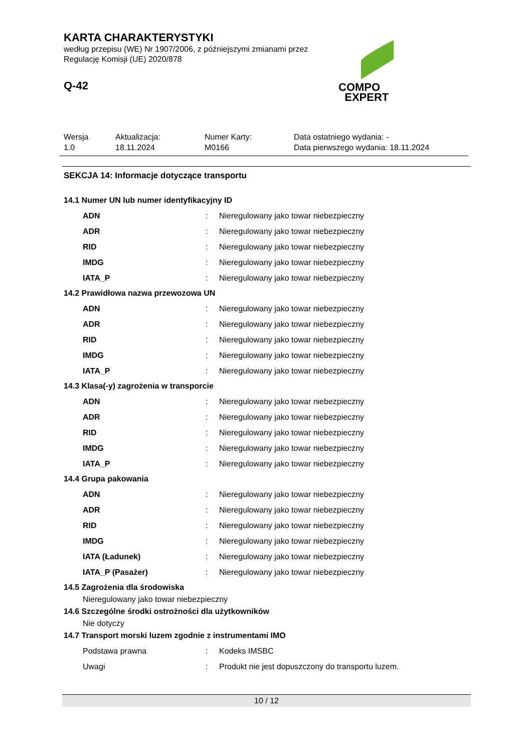KARTA CHARAKTERYSTYKI
według przepisu (WE) Nr 1907/2006, z późniejszymi zmianami przez
Regulację Komisji (UE) 2020/878
Q-42
COMPO
EXPERT
| Wersja 1.0 | Aktualizacja: 18.11.2024 | Numer Karty: M0166 | Data ostatniego wydania: - Data pierwszego wydania: 18.11.2024 |
SEKCJA 14: Informacje dotyczące transportu
14.1 Numer UN lub numer identyfikacyjny ID
| ADN | : | Nieregulowany jako towar niebezpieczny |
| ADR | : | Nieregulowany jako towar niebezpieczny |
| RID | : | Nieregulowany jako towar niebezpieczny |
| IMDG | : | Nieregulowany jako towar niebezpieczny |
| IATA_P | : | Nieregulowany jako towar niebezpieczny |
14.2 Prawidłowa nazwa przewozowa UN
| ADN | : | Nieregulowany jako towar niebezpieczny |
| ADR | : | Nieregulowany jako towar niebezpieczny |
| RID | : | Nieregulowany jako towar niebezpieczny |
| IMDG | : | Nieregulowany jako towar niebezpieczny |
| IATA_P | : | Nieregulowany jako towar niebezpieczny |
14.3 Klasa(-y) zagrożenia w transporcie
| ADN | : | Nieregulowany jako towar niebezpieczny |
| ADR | : | Nieregulowany jako towar niebezpieczny |
| RID | : | Nieregulowany jako towar niebezpieczny |
| IMDG | : | Nieregulowany jako towar niebezpieczny |
| IATA_P | : | Nieregulowany jako towar niebezpieczny |
14.4 Grupa pakowania
| ADN | : | Nieregulowany jako towar niebezpieczny |
| ADR | : | Nieregulowany jako towar niebezpieczny |
| RID | : | Nieregulowany jako towar niebezpieczny |
| IMDG | : | Nieregulowany jako towar niebezpieczny |
| IATA (Ładunek) | : | Nieregulowany jako towar niebezpieczny |
| IATA_P (Pasażer) | : | Nieregulowany jako towar niebezpieczny |
14.5 Zagrożenia dla środowiska
Nieregulowany jako towar niebezpieczny
14.6 Szczególne środki ostrożności dla użytkowników
Nie dotyczy
14.7 Transport morski luzem zgodnie z instrumentami IMO
| Podstawa prawna | : | Kodeks IMSBC |
| Uwagi | : | Produkt nie jest dopuszczony do transportu luzem. |
10 / 12